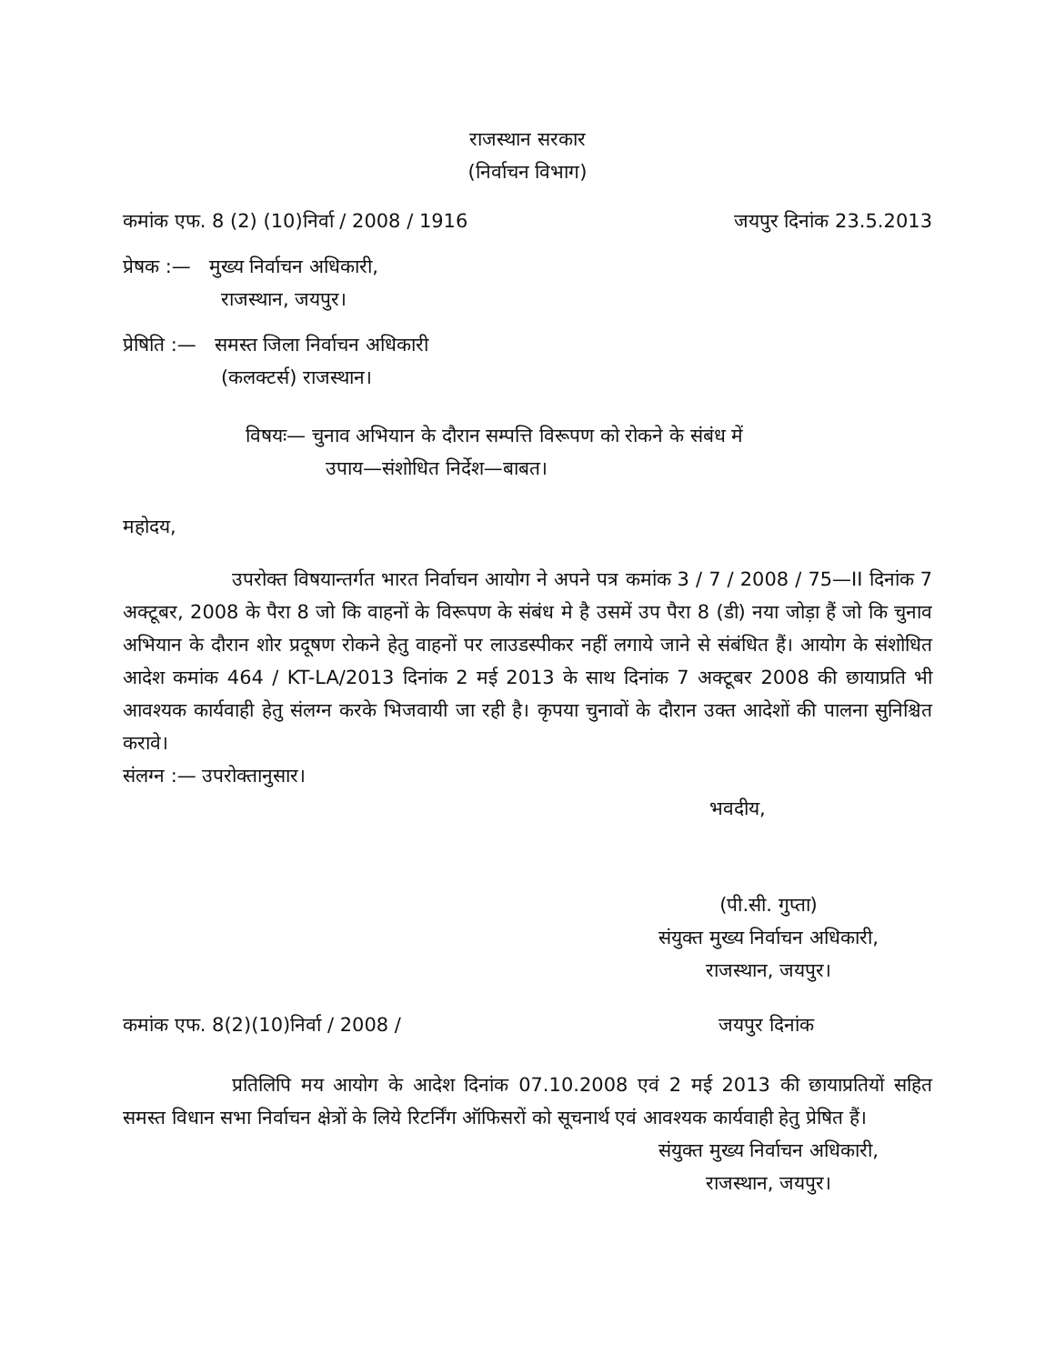राजस्थान सरकार
(निर्वाचन विभाग)
कमांक एफ. 8 (2) (10)निर्वा / 2008 / 1916 जयपुर दिनांक 23.5.2013
प्रेषक :— मुख्य निर्वाचन अधिकारी,
राजस्थान, जयपुर।
प्रेषिति :— समस्त जिला निर्वाचन अधिकारी
(कलक्टर्स) राजस्थान।
विषयः— चुनाव अभियान के दौरान सम्पत्ति विरूपण को रोकने के संबंध में
उपाय—संशोधित निर्देश—बाबत।
महोदय,
उपरोक्त विषयान्तर्गत भारत निर्वाचन आयोग ने अपने पत्र कमांक 3 / 7 / 2008 / 75—II दिनांक 7 अक्टूबर, 2008 के पैरा 8 जो कि वाहनों के विरूपण के संबंध मे है उसमें उप पैरा 8 (डी) नया जोड़ा हैं जो कि चुनाव अभियान के दौरान शोर प्रदूषण रोकने हेतु वाहनों पर लाउडस्पीकर नहीं लगाये जाने से संबंधित हैं। आयोग के संशोधित आदेश कमांक 464 / KT-LA/2013 दिनांक 2 मई 2013 के साथ दिनांक 7 अक्टूबर 2008 की छायाप्रति भी आवश्यक कार्यवाही हेतु संलग्न करके भिजवायी जा रही है। कृपया चुनावों के दौरान उक्त आदेशों की पालना सुनिश्चित करावे।
संलग्न :— उपरोक्तानुसार।
भवदीय,
(पी.सी. गुप्ता)
संयुक्त मुख्य निर्वाचन अधिकारी,
राजस्थान, जयपुर।
कमांक एफ. 8(2)(10)निर्वा / 2008 / जयपुर दिनांक
प्रतिलिपि मय आयोग के आदेश दिनांक 07.10.2008 एवं 2 मई 2013 की छायाप्रतियों सहित समस्त विधान सभा निर्वाचन क्षेत्रों के लिये रिटर्निंग ऑफिसरों को सूचनार्थ एवं आवश्यक कार्यवाही हेतु प्रेषित हैं।
संयुक्त मुख्य निर्वाचन अधिकारी,
राजस्थान, जयपुर।